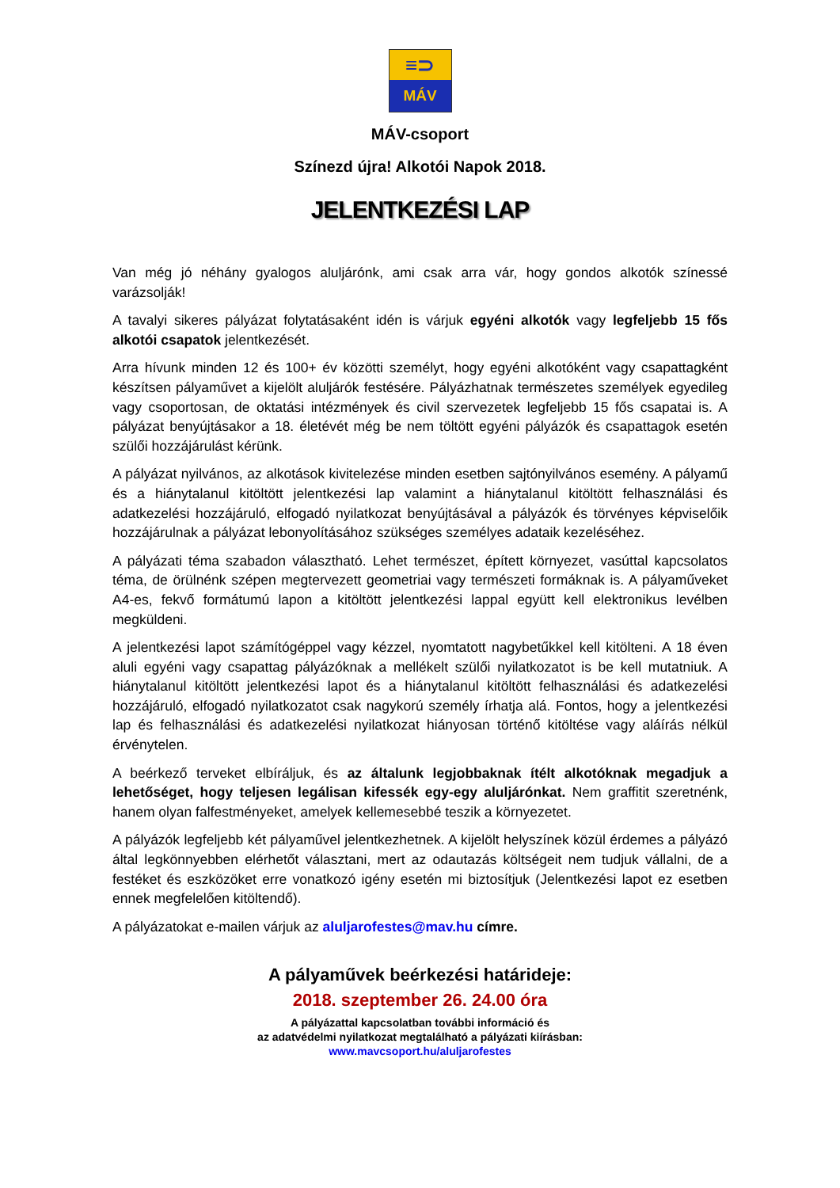≡⊃
MÁV
MÁV-csoport
Színezd újra! Alkotói Napok 2018.
JELENTKEZÉSI LAP
Van még jó néhány gyalogos aluljárónk, ami csak arra vár, hogy gondos alkotók színessé varázsolják!
A tavalyi sikeres pályázat folytatásaként idén is várjuk egyéni alkotók vagy legfeljebb 15 fős alkotói csapatok jelentkezését.
Arra hívunk minden 12 és 100+ év közötti személyt, hogy egyéni alkotóként vagy csapattagként készítsen pályaművet a kijelölt aluljárók festésére. Pályázhatnak természetes személyek egyedileg vagy csoportosan, de oktatási intézmények és civil szervezetek legfeljebb 15 fős csapatai is. A pályázat benyújtásakor a 18. életévét még be nem töltött egyéni pályázók és csapattagok esetén szülői hozzájárulást kérünk.
A pályázat nyilvános, az alkotások kivitelezése minden esetben sajtónyilvános esemény. A pályamű és a hiánytalanul kitöltött jelentkezési lap valamint a hiánytalanul kitöltött felhasználási és adatkezelési hozzájáruló, elfogadó nyilatkozat benyújtásával a pályázók és törvényes képviselőik hozzájárulnak a pályázat lebonyolításához szükséges személyes adataik kezeléséhez.
A pályázati téma szabadon választható. Lehet természet, épített környezet, vasúttal kapcsolatos téma, de örülnénk szépen megtervezett geometriai vagy természeti formáknak is. A pályaműveket A4-es, fekvő formátumú lapon a kitöltött jelentkezési lappal együtt kell elektronikus levélben megküldeni.
A jelentkezési lapot számítógéppel vagy kézzel, nyomtatott nagybetűkkel kell kitölteni. A 18 éven aluli egyéni vagy csapattag pályázóknak a mellékelt szülői nyilatkozatot is be kell mutatniuk. A hiánytalanul kitöltött jelentkezési lapot és a hiánytalanul kitöltött felhasználási és adatkezelési hozzájáruló, elfogadó nyilatkozatot csak nagykorú személy írhatja alá. Fontos, hogy a jelentkezési lap és felhasználási és adatkezelési nyilatkozat hiányosan történő kitöltése vagy aláírás nélkül érvénytelen.
A beérkező terveket elbíráljuk, és az általunk legjobbaknak ítélt alkotóknak megadjuk a lehetőséget, hogy teljesen legálisan kifessék egy-egy aluljárónkat. Nem graffitit szeretnénk, hanem olyan falfestményeket, amelyek kellemesebbé teszik a környezetet.
A pályázók legfeljebb két pályaművel jelentkezhetnek. A kijelölt helyszínek közül érdemes a pályázó által legkönnyebben elérhetőt választani, mert az odautazás költségeit nem tudjuk vállalni, de a festéket és eszközöket erre vonatkozó igény esetén mi biztosítjuk (Jelentkezési lapot ez esetben ennek megfelelően kitöltendő).
A pályázatokat e-mailen várjuk az aluljarofestes@mav.hu címre.
A pályaművek beérkezési határideje:
2018. szeptember 26. 24.00 óra
A pályázattal kapcsolatban további információ és
az adatvédelmi nyilatkozat megtalálható a pályázati kiírásban:
www.mavcsoport.hu/aluljarofestes